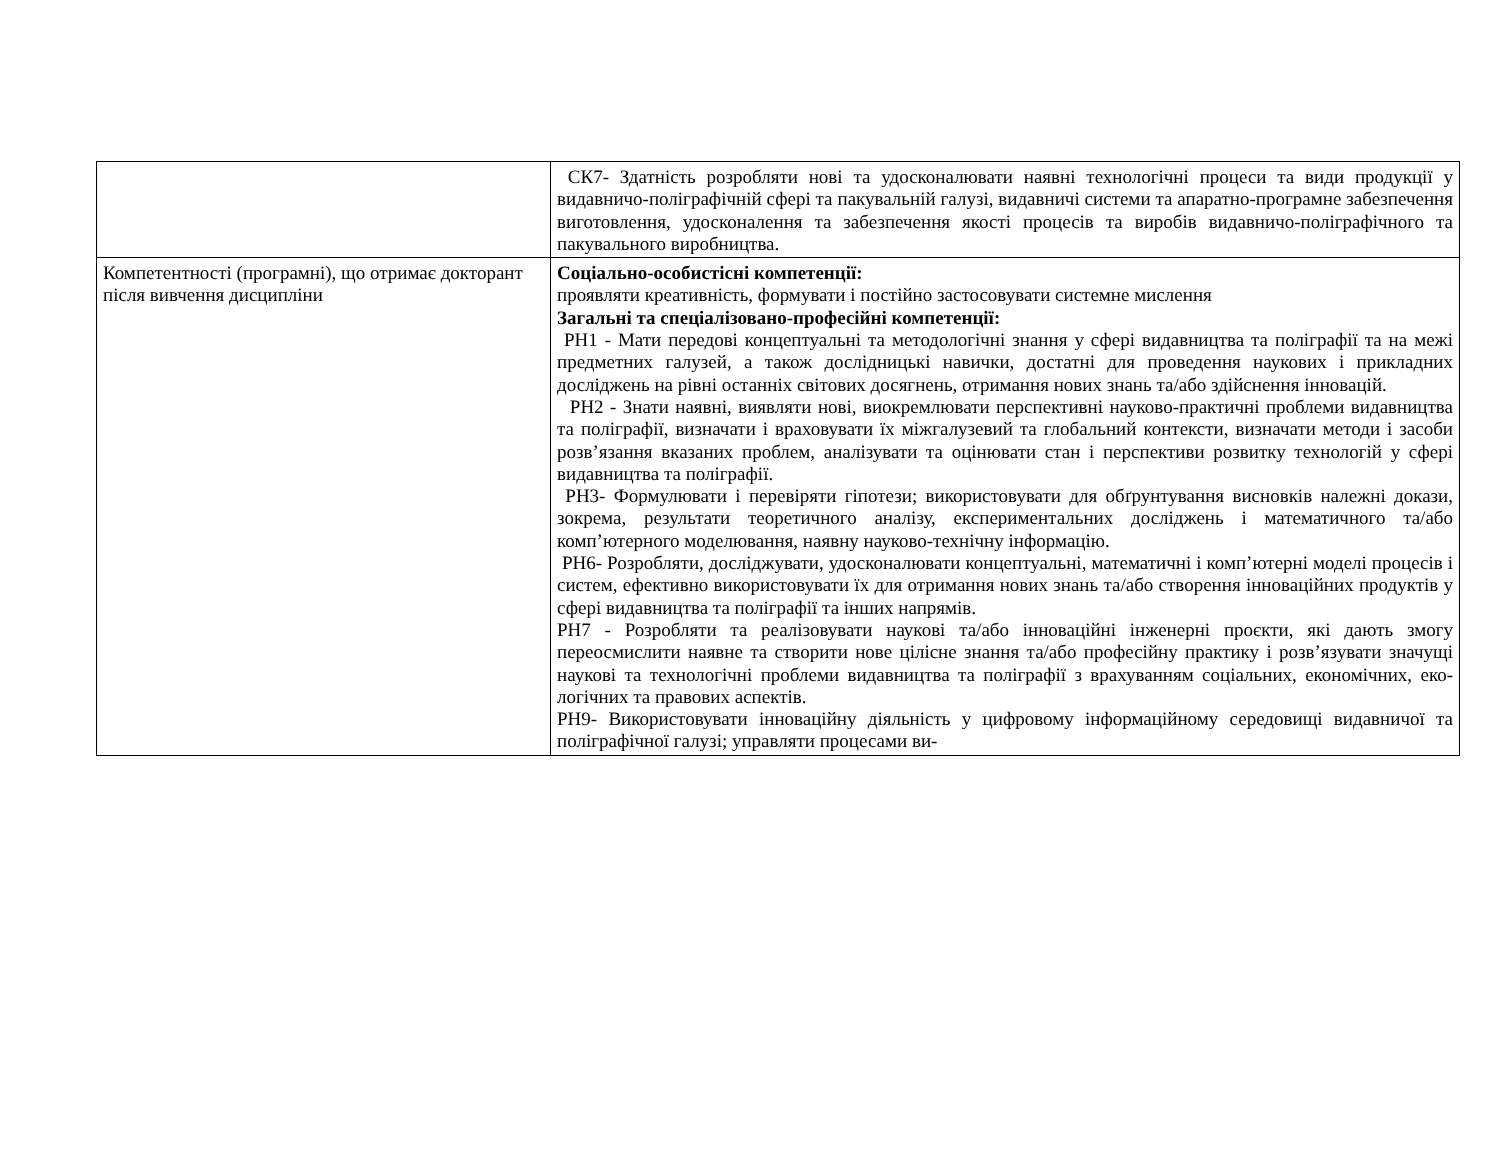| | СК7- Здатність розробляти нові та удосконалювати наявні технологічні процеси та види продукції у видавничо-поліграфічній сфері та пакувальній галузі, видавничі системи та апаратно-програмне забезпечення виготовлення, удоскона­лення та забезпечення якості процесів та виробів видавничо-поліграфічного та пакувального виробництва. |
| Компетентності (програмні), що отримає докторант після вивчення дисципліни | Соціально-особистісні компетенції: проявляти креативність, формувати і постійно застосовувати системне мислення Загальні та спеціалізовано-професійні компетенції: РН1 - Мати передові концептуальні та методологічні знання у сфері видавництва та поліграфії та на межі предметних галузей, а також дослідницькі навички, достатні для проведення наукових і прикладних досліджень на рівні останніх світових досягнень, отримання нових знань та/або здійснення інновацій. РН2 - Знати наявні, виявляти нові, виокремлювати перспективні науково-практичні проблеми видавництва та поліграфії, визначати і враховувати їх між­галузевий та глобальний контексти, визначати методи і засоби розв’язання вка­заних проблем, аналізувати та оцінювати стан і перспективи розвитку технологій у сфері видавництва та поліграфії. РН3- Формулювати і перевіряти гіпотези; використовувати для обґрунтування висновків належні докази, зокрема, результати теоретичного аналізу, екс­периментальних досліджень і математичного та/або комп’ютерного моделювання, наявну науково-технічну інформацію. РН6- Розробляти, досліджувати, удосконалювати концептуальні, математичні і комп’ютерні моделі процесів і систем, ефективно використовувати їх для отримання нових знань та/або створення інноваційних продуктів у сфері видав­ництва та поліграфії та інших напрямів. РН7 - Розробляти та реалізовувати наукові та/або інноваційні інженерні проєкти, які дають змогу переосмислити наявне та створити нове цілісне знання та/або професійну практику і розв’язувати значущі наукові та технологічні проблеми видавництва та поліграфії з врахуванням соціальних, економічних, еко-логічних та правових аспектів. РН9- Використовувати інноваційну діяльність у цифровому інформаційному середовищі видавничої та поліграфічної галузі; управляти процесами ви- |